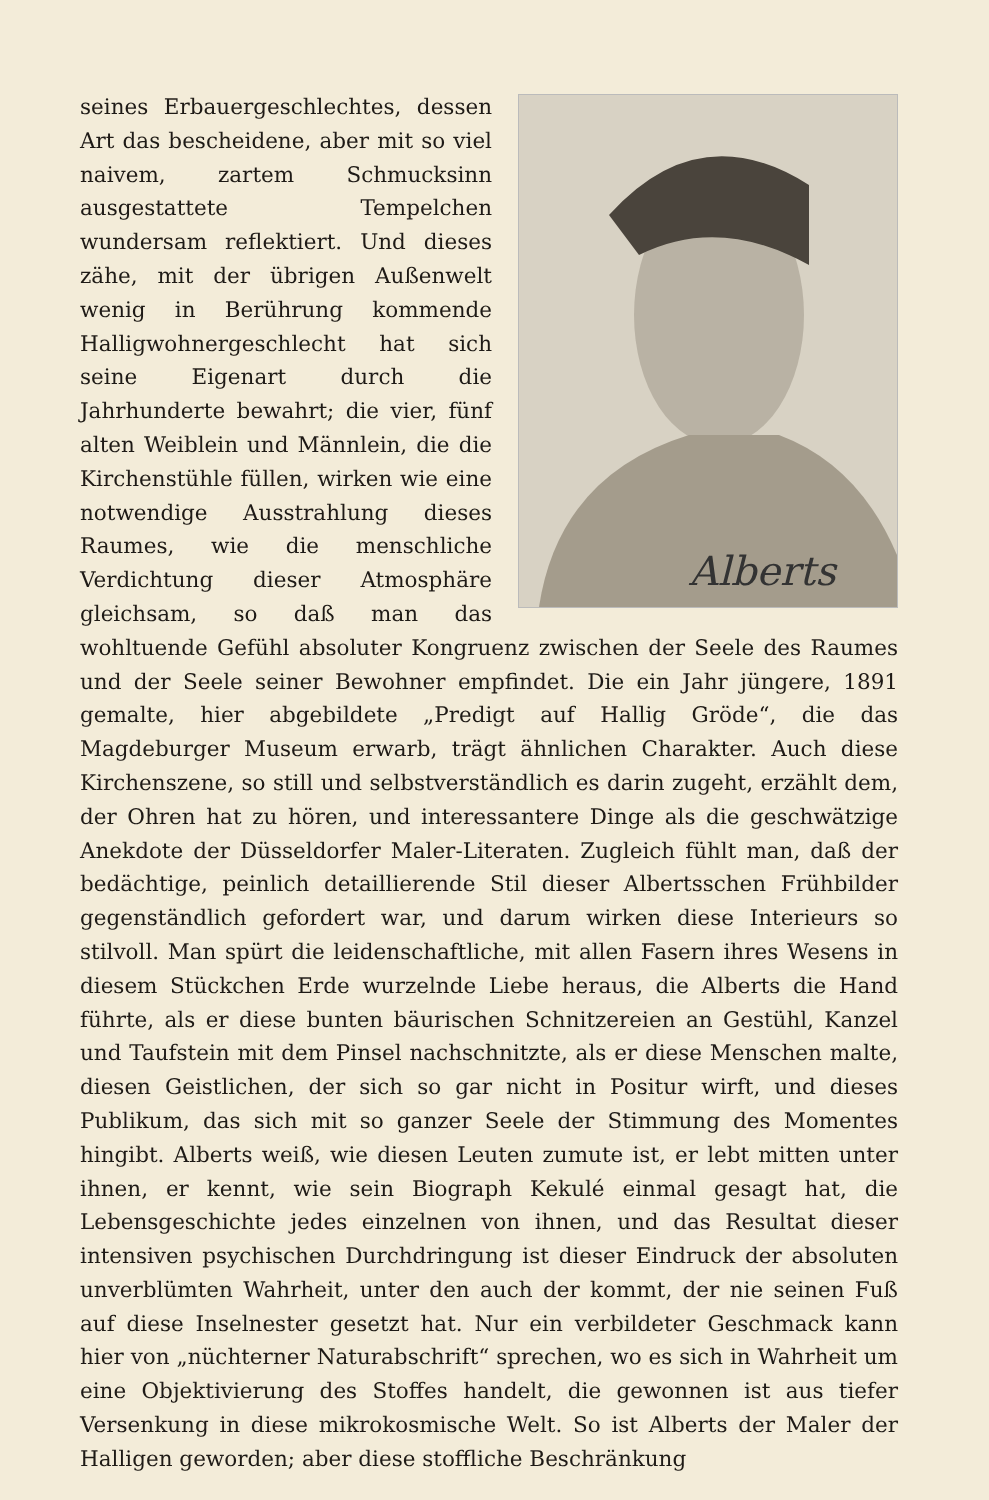Alberts
seines Erbauergeschlechtes, dessen Art das bescheidene, aber mit so viel naivem, zartem Schmucksinn ausgestattete Tempelchen wundersam reflektiert. Und dieses zähe, mit der übrigen Außenwelt wenig in Berührung kommende Halligwohnergeschlecht hat sich seine Eigenart durch die Jahrhunderte bewahrt; die vier, fünf alten Weiblein und Männlein, die die Kirchenstühle füllen, wirken wie eine notwendige Ausstrahlung dieses Raumes, wie die menschliche Verdichtung dieser Atmosphäre gleichsam, so daß man das wohltuende Gefühl absoluter Kongruenz zwischen der Seele des Raumes und der Seele seiner Bewohner empfindet. Die ein Jahr jüngere, 1891 gemalte, hier abgebildete „Predigt auf Hallig Gröde“, die das Magdeburger Museum erwarb, trägt ähnlichen Charakter. Auch diese Kirchenszene, so still und selbstverständlich es darin zugeht, erzählt dem, der Ohren hat zu hören, und interessantere Dinge als die geschwätzige Anekdote der Düsseldorfer Maler-Literaten. Zugleich fühlt man, daß der bedächtige, peinlich detaillierende Stil dieser Albertsschen Frühbilder gegenständlich gefordert war, und darum wirken diese Interieurs so stilvoll. Man spürt die leidenschaftliche, mit allen Fasern ihres Wesens in diesem Stückchen Erde wurzelnde Liebe heraus, die Alberts die Hand führte, als er diese bunten bäurischen Schnitzereien an Gestühl, Kanzel und Taufstein mit dem Pinsel nachschnitzte, als er diese Menschen malte, diesen Geistlichen, der sich so gar nicht in Positur wirft, und dieses Publikum, das sich mit so ganzer Seele der Stimmung des Momentes hingibt. Alberts weiß, wie diesen Leuten zumute ist, er lebt mitten unter ihnen, er kennt, wie sein Biograph Kekulé einmal gesagt hat, die Lebensgeschichte jedes einzelnen von ihnen, und das Resultat dieser intensiven psychischen Durchdringung ist dieser Eindruck der absoluten unverblümten Wahrheit, unter den auch der kommt, der nie seinen Fuß auf diese Inselnester gesetzt hat. Nur ein verbildeter Geschmack kann hier von „nüchterner Naturabschrift“ sprechen, wo es sich in Wahrheit um eine Objektivierung des Stoffes handelt, die gewonnen ist aus tiefer Versenkung in diese mikrokosmische Welt. So ist Alberts der Maler der Halligen geworden; aber diese stoffliche Beschränkung